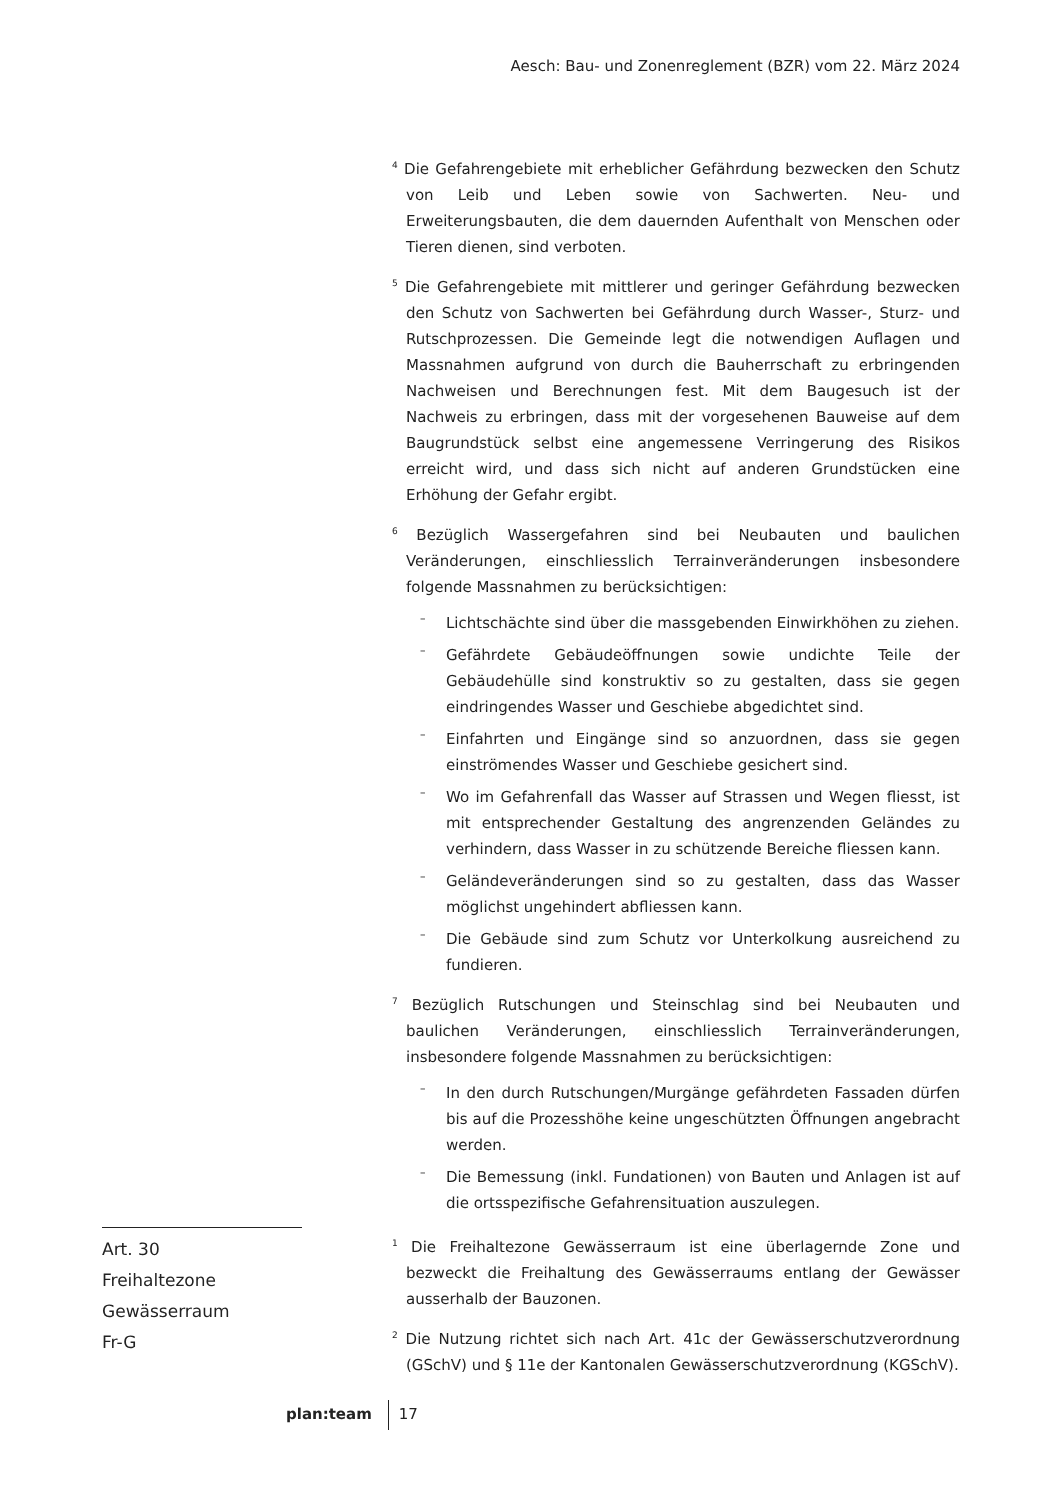Aesch: Bau- und Zonenreglement (BZR) vom 22. März 2024
<sup>4</sup> Die Gefahrengebiete mit erheblicher Gefährdung bezwecken den Schutz von Leib und Leben sowie von Sachwerten. Neu- und Erweiterungsbauten, die dem dauernden Aufenthalt von Menschen oder Tieren dienen, sind verboten.
<sup>5</sup> Die Gefahrengebiete mit mittlerer und geringer Gefährdung bezwecken den Schutz von Sachwerten bei Gefährdung durch Wasser-, Sturz- und Rutschprozessen. Die Gemeinde legt die notwendigen Auflagen und Massnahmen aufgrund von durch die Bauherrschaft zu erbringenden Nachweisen und Berechnungen fest. Mit dem Baugesuch ist der Nachweis zu erbringen, dass mit der vorgesehenen Bauweise auf dem Baugrundstück selbst eine angemessene Verringerung des Risikos erreicht wird, und dass sich nicht auf anderen Grundstücken eine Erhöhung der Gefahr ergibt.
<sup>6</sup> Bezüglich Wassergefahren sind bei Neubauten und baulichen Veränderungen, einschliesslich Terrainveränderungen insbesondere folgende Massnahmen zu berücksichtigen:
– Lichtschächte sind über die massgebenden Einwirkhöhen zu ziehen.
– Gefährdete Gebäudeöffnungen sowie undichte Teile der Gebäudehülle sind konstruktiv so zu gestalten, dass sie gegen eindringendes Wasser und Geschiebe abgedichtet sind.
– Einfahrten und Eingänge sind so anzuordnen, dass sie gegen einströmendes Wasser und Geschiebe gesichert sind.
– Wo im Gefahrenfall das Wasser auf Strassen und Wegen fliesst, ist mit entsprechender Gestaltung des angrenzenden Geländes zu verhindern, dass Wasser in zu schützende Bereiche fliessen kann.
– Geländeveränderungen sind so zu gestalten, dass das Wasser möglichst ungehindert abfliessen kann.
– Die Gebäude sind zum Schutz vor Unterkolkung ausreichend zu fundieren.
<sup>7</sup> Bezüglich Rutschungen und Steinschlag sind bei Neubauten und baulichen Veränderungen, einschliesslich Terrainveränderungen, insbesondere folgende Massnahmen zu berücksichtigen:
– In den durch Rutschungen/Murgänge gefährdeten Fassaden dürfen bis auf die Prozesshöhe keine ungeschützten Öffnungen angebracht werden.
– Die Bemessung (inkl. Fundationen) von Bauten und Anlagen ist auf die ortsspezifische Gefahrensituation auszulegen.
Art. 30
Freihaltezone
Gewässerraum
Fr-G
<sup>1</sup> Die Freihaltezone Gewässerraum ist eine überlagernde Zone und bezweckt die Freihaltung des Gewässerraums entlang der Gewässer ausserhalb der Bauzonen.
<sup>2</sup> Die Nutzung richtet sich nach Art. 41c der Gewässerschutzverordnung (GSchV) und § 11e der Kantonalen Gewässerschutzverordnung (KGSchV).
plan:team 17